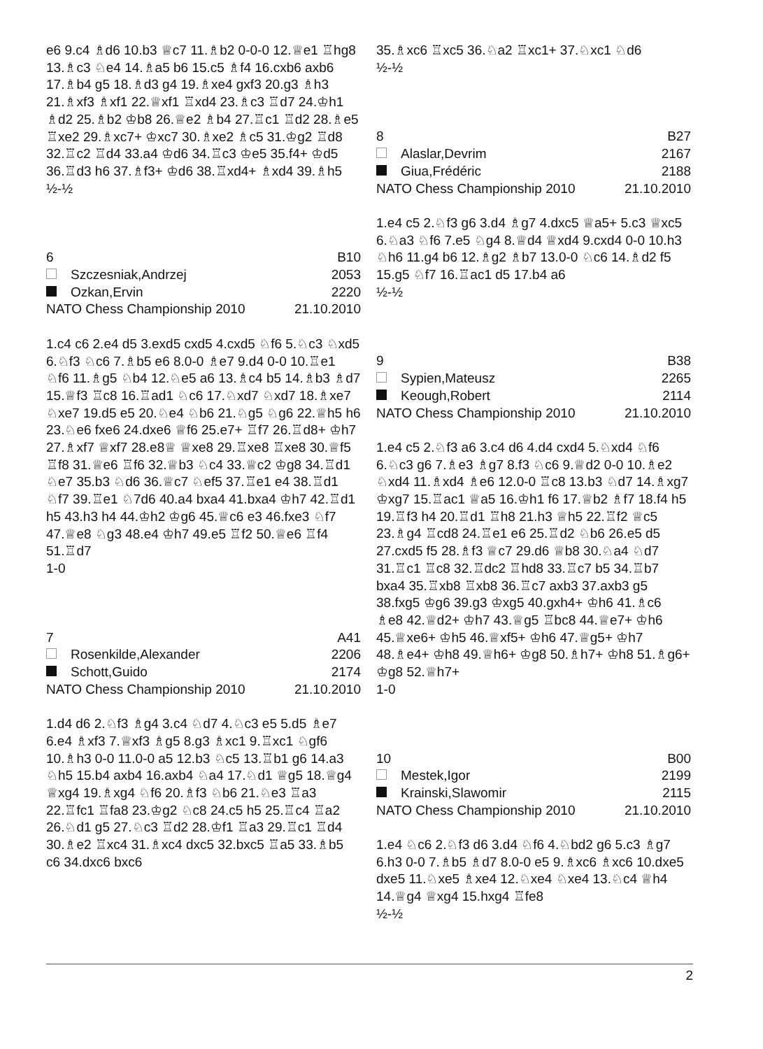e6 9.c4 ♗d6 10.b3 ♕c7 11.♗b2 0-0-0 12.♕e1 ♖hg8 13.♗c3 ♘e4 14.♗a5 b6 15.c5 ♗f4 16.cxb6 axb6 17.♗b4 g5 18.♗d3 g4 19.♗xe4 gxf3 20.g3 ♗h3 21.♗xf3 ♗xf1 22.♕xf1 ♖xd4 23.♗c3 ♖d7 24.♔h1 ♗d2 25.♗b2 ♔b8 26.♕e2 ♗b4 27.♖c1 ♖d2 28.♗e5 ♖xe2 29.♗xc7+ ♔xc7 30.♗xe2 ♗c5 31.♔g2 ♖d8 32.♖c2 ♖d4 33.a4 ♔d6 34.♖c3 ♔e5 35.f4+ ♔d5 36.♖d3 h6 37.♗f3+ ♔d6 38.♖xd4+ ♗xd4 39.♗h5
½-½
6 B10
Szczesniak,Andrzej 2053
Ozkan,Ervin 2220
NATO Chess Championship 2010 21.10.2010
1.c4 c6 2.e4 d5 3.exd5 cxd5 4.cxd5 ♘f6 5.♘c3 ♘xd5 6.♘f3 ♘c6 7.♗b5 e6 8.0-0 ♗e7 9.d4 0-0 10.♖e1 ♘f6 11.♗g5 ♘b4 12.♘e5 a6 13.♗c4 b5 14.♗b3 ♗d7 15.♕f3 ♖c8 16.♖ad1 ♘c6 17.♘xd7 ♘xd7 18.♗xe7 ♘xe7 19.d5 e5 20.♘e4 ♘b6 21.♘g5 ♘g6 22.♕h5 h6 23.♘e6 fxe6 24.dxe6 ♕f6 25.e7+ ♖f7 26.♖d8+ ♔h7 27.♗xf7 ♕xf7 28.e8♕ ♕xe8 29.♖xe8 ♖xe8 30.♕f5 ♖f8 31.♕e6 ♖f6 32.♕b3 ♘c4 33.♕c2 ♔g8 34.♖d1 ♘e7 35.b3 ♘d6 36.♕c7 ♘ef5 37.♖e1 e4 38.♖d1 ♘f7 39.♖e1 ♘7d6 40.a4 bxa4 41.bxa4 ♔h7 42.♖d1 h5 43.h3 h4 44.♔h2 ♔g6 45.♕c6 e3 46.fxe3 ♘f7 47.♕e8 ♘g3 48.e4 ♔h7 49.e5 ♖f2 50.♕e6 ♖f4 51.♖d7
1-0
7 A41
Rosenkilde,Alexander 2206
Schott,Guido 2174
NATO Chess Championship 2010 21.10.2010
1.d4 d6 2.♘f3 ♗g4 3.c4 ♘d7 4.♘c3 e5 5.d5 ♗e7 6.e4 ♗xf3 7.♕xf3 ♗g5 8.g3 ♗xc1 9.♖xc1 ♘gf6 10.♗h3 0-0 11.0-0 a5 12.b3 ♘c5 13.♖b1 g6 14.a3 ♘h5 15.b4 axb4 16.axb4 ♘a4 17.♘d1 ♕g5 18.♕g4 ♕xg4 19.♗xg4 ♘f6 20.♗f3 ♘b6 21.♘e3 ♖a3 22.♖fc1 ♖fa8 23.♔g2 ♘c8 24.c5 h5 25.♖c4 ♖a2 26.♘d1 g5 27.♘c3 ♖d2 28.♔f1 ♖a3 29.♖c1 ♖d4 30.♗e2 ♖xc4 31.♗xc4 dxc5 32.bxc5 ♖a5 33.♗b5 c6 34.dxc6 bxc6
35.♗xc6 ♖xc5 36.♘a2 ♖xc1+ 37.♘xc1 ♘d6
½-½
8 B27
Alaslar,Devrim 2167
Giua,Frédéric 2188
NATO Chess Championship 2010 21.10.2010
1.e4 c5 2.♘f3 g6 3.d4 ♗g7 4.dxc5 ♕a5+ 5.c3 ♕xc5 6.♘a3 ♘f6 7.e5 ♘g4 8.♕d4 ♕xd4 9.cxd4 0-0 10.h3 ♘h6 11.g4 b6 12.♗g2 ♗b7 13.0-0 ♘c6 14.♗d2 f5 15.g5 ♘f7 16.♖ac1 d5 17.b4 a6
½-½
9 B38
Sypien,Mateusz 2265
Keough,Robert 2114
NATO Chess Championship 2010 21.10.2010
1.e4 c5 2.♘f3 a6 3.c4 d6 4.d4 cxd4 5.♘xd4 ♘f6 6.♘c3 g6 7.♗e3 ♗g7 8.f3 ♘c6 9.♕d2 0-0 10.♗e2 ♘xd4 11.♗xd4 ♗e6 12.0-0 ♖c8 13.b3 ♘d7 14.♗xg7 ♔xg7 15.♖ac1 ♕a5 16.♔h1 f6 17.♕b2 ♗f7 18.f4 h5 19.♖f3 h4 20.♖d1 ♖h8 21.h3 ♕h5 22.♖f2 ♕c5 23.♗g4 ♖cd8 24.♖e1 e6 25.♖d2 ♘b6 26.e5 d5 27.cxd5 f5 28.♗f3 ♕c7 29.d6 ♕b8 30.♘a4 ♘d7 31.♖c1 ♖c8 32.♖dc2 ♖hd8 33.♖c7 b5 34.♖b7 bxa4 35.♖xb8 ♖xb8 36.♖c7 axb3 37.axb3 g5 38.fxg5 ♔g6 39.g3 ♔xg5 40.gxh4+ ♔h6 41.♗c6 ♗e8 42.♕d2+ ♔h7 43.♕g5 ♖bc8 44.♕e7+ ♔h6 45.♕xe6+ ♔h5 46.♕xf5+ ♔h6 47.♕g5+ ♔h7 48.♗e4+ ♔h8 49.♕h6+ ♔g8 50.♗h7+ ♔h8 51.♗g6+ ♔g8 52.♕h7+
1-0
10 B00
Mestek,Igor 2199
Krainski,Slawomir 2115
NATO Chess Championship 2010 21.10.2010
1.e4 ♘c6 2.♘f3 d6 3.d4 ♘f6 4.♘bd2 g6 5.c3 ♗g7 6.h3 0-0 7.♗b5 ♗d7 8.0-0 e5 9.♗xc6 ♗xc6 10.dxe5 dxe5 11.♘xe5 ♗xe4 12.♘xe4 ♘xe4 13.♘c4 ♕h4 14.♕g4 ♕xg4 15.hxg4 ♖fe8
½-½
2